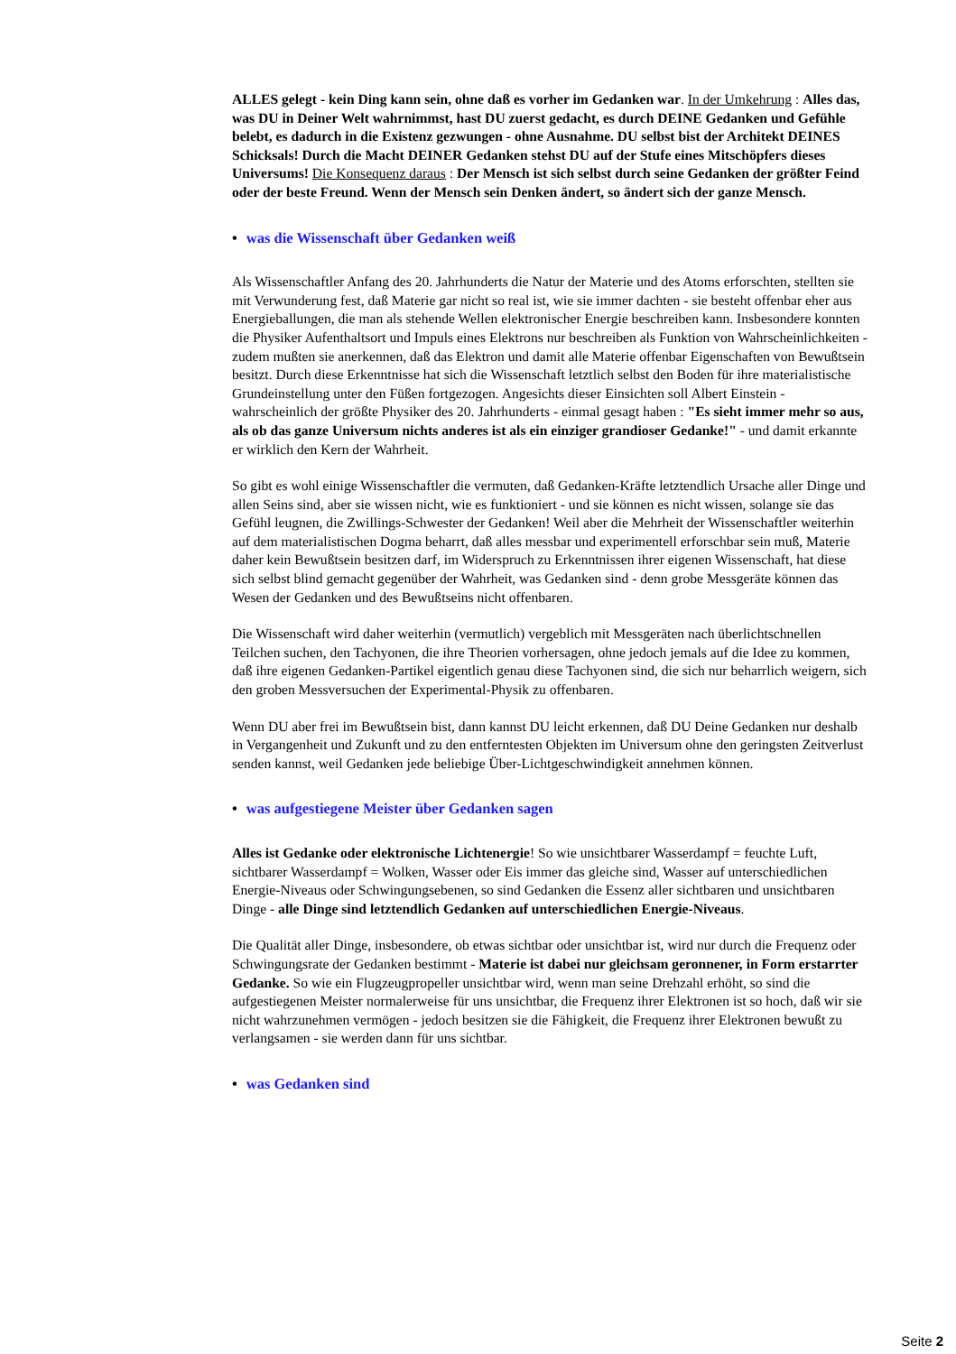ALLES gelegt - kein Ding kann sein, ohne daß es vorher im Gedanken war. In der Umkehrung : Alles das, was DU in Deiner Welt wahrnimmst, hast DU zuerst gedacht, es durch DEINE Gedanken und Gefühle belebt, es dadurch in die Existenz gezwungen - ohne Ausnahme. DU selbst bist der Architekt DEINES Schicksals! Durch die Macht DEINER Gedanken stehst DU auf der Stufe eines Mitschöpfers dieses Universums! Die Konsequenz daraus : Der Mensch ist sich selbst durch seine Gedanken der größter Feind oder der beste Freund. Wenn der Mensch sein Denken ändert, so ändert sich der ganze Mensch.
• was die Wissenschaft über Gedanken weiß
Als Wissenschaftler Anfang des 20. Jahrhunderts die Natur der Materie und des Atoms erforschten, stellten sie mit Verwunderung fest, daß Materie gar nicht so real ist, wie sie immer dachten - sie besteht offenbar eher aus Energieballungen, die man als stehende Wellen elektronischer Energie beschreiben kann. Insbesondere konnten die Physiker Aufenthaltsort und Impuls eines Elektrons nur beschreiben als Funktion von Wahrscheinlichkeiten - zudem mußten sie anerkennen, daß das Elektron und damit alle Materie offenbar Eigenschaften von Bewußtsein besitzt. Durch diese Erkenntnisse hat sich die Wissenschaft letztlich selbst den Boden für ihre materialistische Grundeinstellung unter den Füßen fortgezogen. Angesichts dieser Einsichten soll Albert Einstein - wahrscheinlich der größte Physiker des 20. Jahrhunderts - einmal gesagt haben : "Es sieht immer mehr so aus, als ob das ganze Universum nichts anderes ist als ein einziger grandioser Gedanke!" - und damit erkannte er wirklich den Kern der Wahrheit.
So gibt es wohl einige Wissenschaftler die vermuten, daß Gedanken-Kräfte letztendlich Ursache aller Dinge und allen Seins sind, aber sie wissen nicht, wie es funktioniert - und sie können es nicht wissen, solange sie das Gefühl leugnen, die Zwillings-Schwester der Gedanken! Weil aber die Mehrheit der Wissenschaftler weiterhin auf dem materialistischen Dogma beharrt, daß alles messbar und experimentell erforschbar sein muß, Materie daher kein Bewußtsein besitzen darf, im Widerspruch zu Erkenntnissen ihrer eigenen Wissenschaft, hat diese sich selbst blind gemacht gegenüber der Wahrheit, was Gedanken sind - denn grobe Messgeräte können das Wesen der Gedanken und des Bewußtseins nicht offenbaren.
Die Wissenschaft wird daher weiterhin (vermutlich) vergeblich mit Messgeräten nach überlichtschnellen Teilchen suchen, den Tachyonen, die ihre Theorien vorhersagen, ohne jedoch jemals auf die Idee zu kommen, daß ihre eigenen Gedanken-Partikel eigentlich genau diese Tachyonen sind, die sich nur beharrlich weigern, sich den groben Messversuchen der Experimental-Physik zu offenbaren.
Wenn DU aber frei im Bewußtsein bist, dann kannst DU leicht erkennen, daß DU Deine Gedanken nur deshalb in Vergangenheit und Zukunft und zu den entferntesten Objekten im Universum ohne den geringsten Zeitverlust senden kannst, weil Gedanken jede beliebige Über-Lichtgeschwindigkeit annehmen können.
• was aufgestiegene Meister über Gedanken sagen
Alles ist Gedanke oder elektronische Lichtenergie! So wie unsichtbarer Wasserdampf = feuchte Luft, sichtbarer Wasserdampf = Wolken, Wasser oder Eis immer das gleiche sind, Wasser auf unterschiedlichen Energie-Niveaus oder Schwingungsebenen, so sind Gedanken die Essenz aller sichtbaren und unsichtbaren Dinge - alle Dinge sind letztendlich Gedanken auf unterschiedlichen Energie-Niveaus.
Die Qualität aller Dinge, insbesondere, ob etwas sichtbar oder unsichtbar ist, wird nur durch die Frequenz oder Schwingungsrate der Gedanken bestimmt - Materie ist dabei nur gleichsam geronnener, in Form erstarrter Gedanke. So wie ein Flugzeugpropeller unsichtbar wird, wenn man seine Drehzahl erhöht, so sind die aufgestiegenen Meister normalerweise für uns unsichtbar, die Frequenz ihrer Elektronen ist so hoch, daß wir sie nicht wahrzunehmen vermögen - jedoch besitzen sie die Fähigkeit, die Frequenz ihrer Elektronen bewußt zu verlangsamen - sie werden dann für uns sichtbar.
• was Gedanken sind
Seite 2